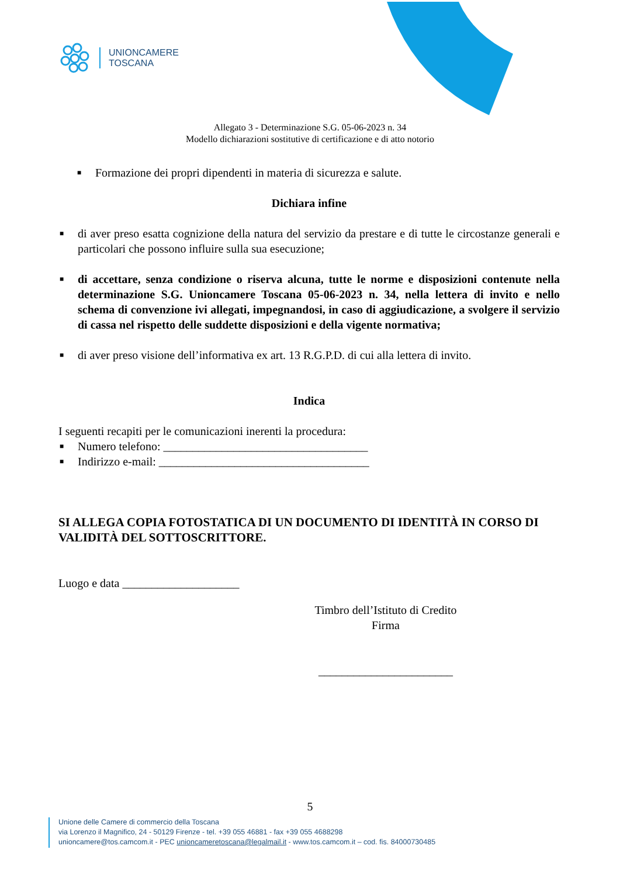UNIONCAMERE
TOSCANA
Allegato 3 - Determinazione S.G. 05-06-2023 n. 34
Modello dichiarazioni sostitutive di certificazione e di atto notorio
■ Formazione dei propri dipendenti in materia di sicurezza e salute.
Dichiara infine
■ di aver preso esatta cognizione della natura del servizio da prestare e di tutte le circostanze generali e particolari che possono influire sulla sua esecuzione;
■ di accettare, senza condizione o riserva alcuna, tutte le norme e disposizioni contenute nella determinazione S.G. Unioncamere Toscana 05-06-2023 n. 34, nella lettera di invito e nello schema di convenzione ivi allegati, impegnandosi, in caso di aggiudicazione, a svolgere il servizio di cassa nel rispetto delle suddette disposizioni e della vigente normativa;
■ di aver preso visione dell’informativa ex art. 13 R.G.P.D. di cui alla lettera di invito.
Indica
I seguenti recapiti per le comunicazioni inerenti la procedura:
■ Numero telefono: ___________________________________
■ Indirizzo e-mail: ____________________________________
SI ALLEGA COPIA FOTOSTATICA DI UN DOCUMENTO DI IDENTITÀ IN CORSO DI VALIDITÀ DEL SOTTOSCRITTORE.
Luogo e data ____________________
Timbro dell’Istituto di Credito
Firma
_______________________
5
Unione delle Camere di commercio della Toscana
via Lorenzo il Magnifico, 24 - 50129 Firenze - tel. +39 055 46881 - fax +39 055 4688298
unioncamere@tos.camcom.it - PEC unioncameretoscana@legalmail.it - www.tos.camcom.it – cod. fis. 84000730485